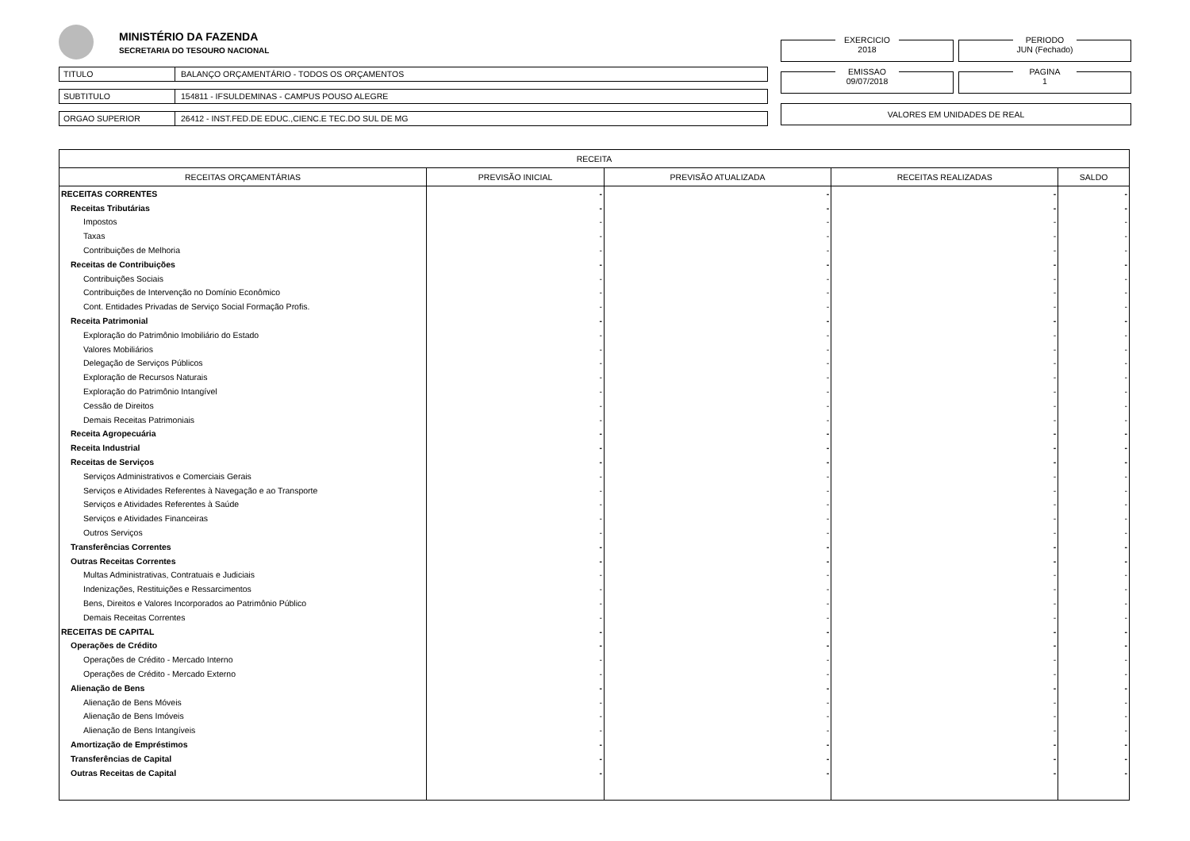MINISTÉRIO DA FAZENDA
SECRETARIA DO TESOURO NACIONAL
TITULO BALANÇO ORÇAMENTÁRIO - TODOS OS ORÇAMENTOS
SUBTITULO 154811 - IFSULDEMINAS - CAMPUS POUSO ALEGRE
ORGAO SUPERIOR 26412 - INST.FED.DE EDUC.,CIENC.E TEC.DO SUL DE MG
EXERCICIO
2018
PERIODO
JUN (Fechado)
EMISSAO
09/07/2018
PAGINA
1
VALORES EM UNIDADES DE REAL
| RECEITA | | | | |
| --- | --- | --- | --- | --- |
| RECEITAS ORÇAMENTÁRIAS | PREVISÃO INICIAL | PREVISÃO ATUALIZADA | RECEITAS REALIZADAS | SALDO |
| RECEITAS CORRENTES | - | - | - | - |
| Receitas Tributárias | - | - | - | - |
| Impostos | - | - | - | - |
| Taxas | - | - | - | - |
| Contribuições de Melhoria | - | - | - | - |
| Receitas de Contribuições | - | - | - | - |
| Contribuições Sociais | - | - | - | - |
| Contribuições de Intervenção no Domínio Econômico | - | - | - | - |
| Cont. Entidades Privadas de Serviço Social Formação Profis. | - | - | - | - |
| Receita Patrimonial | - | - | - | - |
| Exploração do Patrimônio Imobiliário do Estado | - | - | - | - |
| Valores Mobiliários | - | - | - | - |
| Delegação de Serviços Públicos | - | - | - | - |
| Exploração de Recursos Naturais | - | - | - | - |
| Exploração do Patrimônio Intangível | - | - | - | - |
| Cessão de Direitos | - | - | - | - |
| Demais Receitas Patrimoniais | - | - | - | - |
| Receita Agropecuária | - | - | - | - |
| Receita Industrial | - | - | - | - |
| Receitas de Serviços | - | - | - | - |
| Serviços Administrativos e Comerciais Gerais | - | - | - | - |
| Serviços e Atividades Referentes à Navegação e ao Transporte | - | - | - | - |
| Serviços e Atividades Referentes à Saúde | - | - | - | - |
| Serviços e Atividades Financeiras | - | - | - | - |
| Outros Serviços | - | - | - | - |
| Transferências Correntes | - | - | - | - |
| Outras Receitas Correntes | - | - | - | - |
| Multas Administrativas, Contratuais e Judiciais | - | - | - | - |
| Indenizações, Restituições e Ressarcimentos | - | - | - | - |
| Bens, Direitos e Valores Incorporados ao Patrimônio Público | - | - | - | - |
| Demais Receitas Correntes | - | - | - | - |
| RECEITAS DE CAPITAL | - | - | - | - |
| Operações de Crédito | - | - | - | - |
| Operações de Crédito - Mercado Interno | - | - | - | - |
| Operações de Crédito - Mercado Externo | - | - | - | - |
| Alienação de Bens | - | - | - | - |
| Alienação de Bens Móveis | - | - | - | - |
| Alienação de Bens Imóveis | - | - | - | - |
| Alienação de Bens Intangíveis | - | - | - | - |
| Amortização de Empréstimos | - | - | - | - |
| Transferências de Capital | - | - | - | - |
| Outras Receitas de Capital | - | - | - | - |